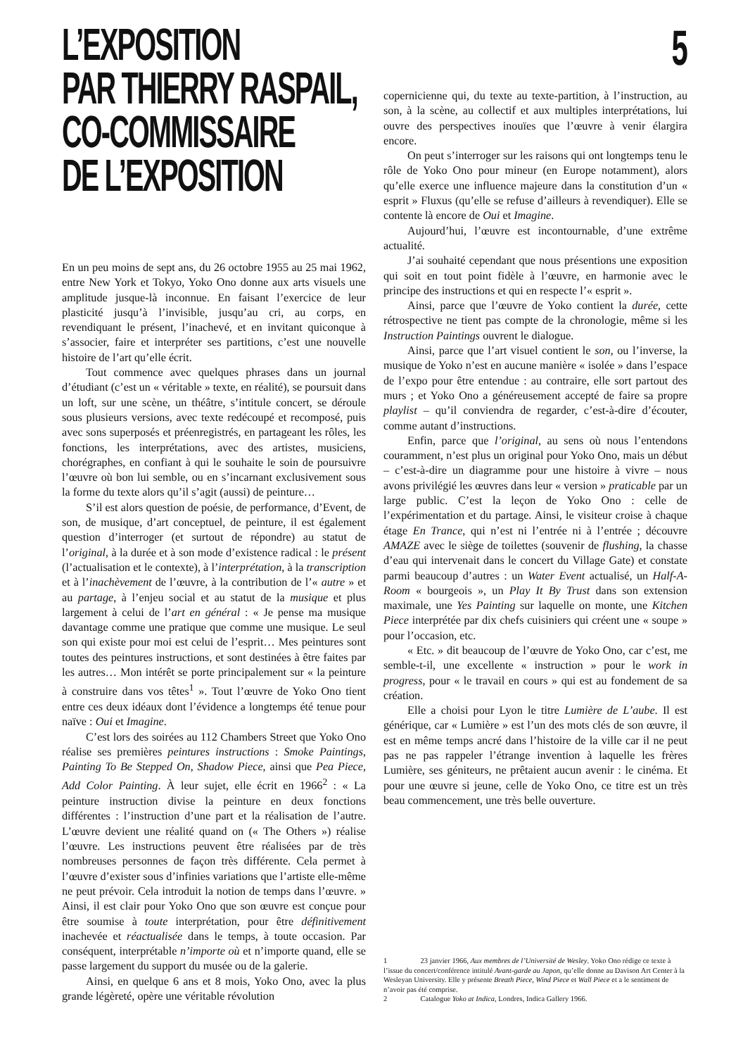L’EXPOSITION
PAR THIERRY RASPAIL,
CO-COMMISSAIRE
DE L’EXPOSITION
5
En un peu moins de sept ans, du 26 octobre 1955 au 25 mai 1962, entre New York et Tokyo, Yoko Ono donne aux arts visuels une amplitude jusque-là inconnue. En faisant l’exercice de leur plasticité jusqu’à l’invisible, jusqu’au cri, au corps, en revendiquant le présent, l’inachevé, et en invitant quiconque à s’associer, faire et interpréter ses partitions, c’est une nouvelle histoire de l’art qu’elle écrit.
Tout commence avec quelques phrases dans un journal d’étudiant (c’est un « véritable » texte, en réalité), se poursuit dans un loft, sur une scène, un théâtre, s’intitule concert, se déroule sous plusieurs versions, avec texte redécoupé et recomposé, puis avec sons superposés et préenregistrés, en partageant les rôles, les fonctions, les interprétations, avec des artistes, musiciens, chorégraphes, en confiant à qui le souhaite le soin de poursuivre l’œuvre où bon lui semble, ou en s’incarnant exclusivement sous la forme du texte alors qu’il s’agit (aussi) de peinture…
S’il est alors question de poésie, de performance, d’Event, de son, de musique, d’art conceptuel, de peinture, il est également question d’interroger (et surtout de répondre) au statut de l’original, à la durée et à son mode d’existence radical : le présent (l’actualisation et le contexte), à l’interprétation, à la transcription et à l’inachèvement de l’œuvre, à la contribution de l’« autre » et au partage, à l’enjeu social et au statut de la musique et plus largement à celui de l’art en général : « Je pense ma musique davantage comme une pratique que comme une musique. Le seul son qui existe pour moi est celui de l’esprit… Mes peintures sont toutes des peintures instructions, et sont destinées à être faites par les autres… Mon intérêt se porte principalement sur « la peinture à construire dans vos têtes<sup>1</sup> ». Tout l’œuvre de Yoko Ono tient entre ces deux idéaux dont l’évidence a longtemps été tenue pour naïve : Oui et Imagine.
C’est lors des soirées au 112 Chambers Street que Yoko Ono réalise ses premières peintures instructions : Smoke Paintings, Painting To Be Stepped On, Shadow Piece, ainsi que Pea Piece, Add Color Painting. À leur sujet, elle écrit en 1966<sup>2</sup> : « La peinture instruction divise la peinture en deux fonctions différentes : l’instruction d’une part et la réalisation de l’autre. L’œuvre devient une réalité quand on (« The Others ») réalise l’œuvre. Les instructions peuvent être réalisées par de très nombreuses personnes de façon très différente. Cela permet à l’œuvre d’exister sous d’infinies variations que l’artiste elle-même ne peut prévoir. Cela introduit la notion de temps dans l’œuvre. » Ainsi, il est clair pour Yoko Ono que son œuvre est conçue pour être soumise à toute interprétation, pour être définitivement inachevée et réactualisée dans le temps, à toute occasion. Par conséquent, interprétable n’importe où et n’importe quand, elle se passe largement du support du musée ou de la galerie.
Ainsi, en quelque 6 ans et 8 mois, Yoko Ono, avec la plus grande légèreté, opère une véritable révolution
copernicienne qui, du texte au texte-partition, à l’instruction, au son, à la scène, au collectif et aux multiples interprétations, lui ouvre des perspectives inouïes que l’œuvre à venir élargira encore.
On peut s’interroger sur les raisons qui ont longtemps tenu le rôle de Yoko Ono pour mineur (en Europe notamment), alors qu’elle exerce une influence majeure dans la constitution d’un « esprit » Fluxus (qu’elle se refuse d’ailleurs à revendiquer). Elle se contente là encore de Oui et Imagine.
Aujourd’hui, l’œuvre est incontournable, d’une extrême actualité.
J’ai souhaité cependant que nous présentions une exposition qui soit en tout point fidèle à l’œuvre, en harmonie avec le principe des instructions et qui en respecte l’« esprit ».
Ainsi, parce que l’œuvre de Yoko contient la durée, cette rétrospective ne tient pas compte de la chronologie, même si les Instruction Paintings ouvrent le dialogue.
Ainsi, parce que l’art visuel contient le son, ou l’inverse, la musique de Yoko n’est en aucune manière « isolée » dans l’espace de l’expo pour être entendue : au contraire, elle sort partout des murs ; et Yoko Ono a généreusement accepté de faire sa propre playlist – qu’il conviendra de regarder, c’est-à-dire d’écouter, comme autant d’instructions.
Enfin, parce que l’original, au sens où nous l’entendons couramment, n’est plus un original pour Yoko Ono, mais un début – c’est-à-dire un diagramme pour une histoire à vivre – nous avons privilégié les œuvres dans leur « version » praticable par un large public. C’est la leçon de Yoko Ono : celle de l’expérimentation et du partage. Ainsi, le visiteur croise à chaque étage En Trance, qui n’est ni l’entrée ni à l’entrée ; découvre AMAZE avec le siège de toilettes (souvenir de flushing, la chasse d’eau qui intervenait dans le concert du Village Gate) et constate parmi beaucoup d’autres : un Water Event actualisé, un Half-A-Room « bourgeois », un Play It By Trust dans son extension maximale, une Yes Painting sur laquelle on monte, une Kitchen Piece interprétée par dix chefs cuisiniers qui créent une « soupe » pour l’occasion, etc.
« Etc. » dit beaucoup de l’œuvre de Yoko Ono, car c’est, me semble-t-il, une excellente « instruction » pour le work in progress, pour « le travail en cours » qui est au fondement de sa création.
Elle a choisi pour Lyon le titre Lumière de L’aube. Il est générique, car « Lumière » est l’un des mots clés de son œuvre, il est en même temps ancré dans l’histoire de la ville car il ne peut pas ne pas rappeler l’étrange invention à laquelle les frères Lumière, ses géniteurs, ne prêtaient aucun avenir : le cinéma. Et pour une œuvre si jeune, celle de Yoko Ono, ce titre est un très beau commencement, une très belle ouverture.
1 23 janvier 1966, Aux membres de l’Université de Wesley. Yoko Ono rédige ce texte à l’issue du concert/conférence intitulé Avant-garde au Japon, qu’elle donne au Davison Art Center à la Wesleyan University. Elle y présente Breath Piece, Wind Piece et Wall Piece et a le sentiment de n’avoir pas été comprise.
2 Catalogue Yoko at Indica, Londres, Indica Gallery 1966.